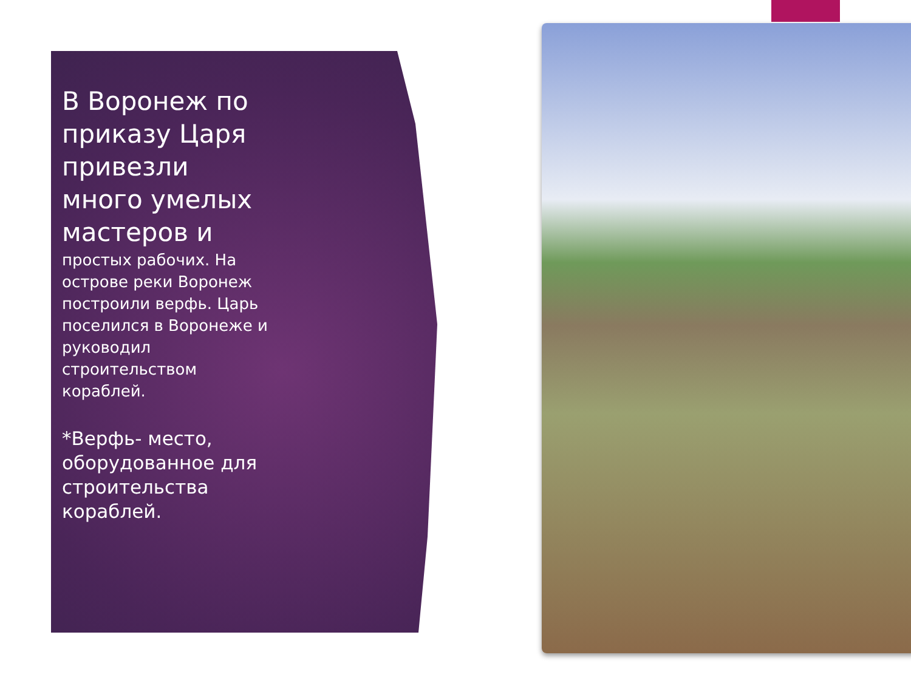В Воронеж по приказу Царя привезли много умелых мастеров и
простых рабочих. На острове реки Воронеж построили верфь. Царь поселился в Воронеже и руководил строительством кораблей.
*Верфь- место, оборудованное для строительства кораблей.